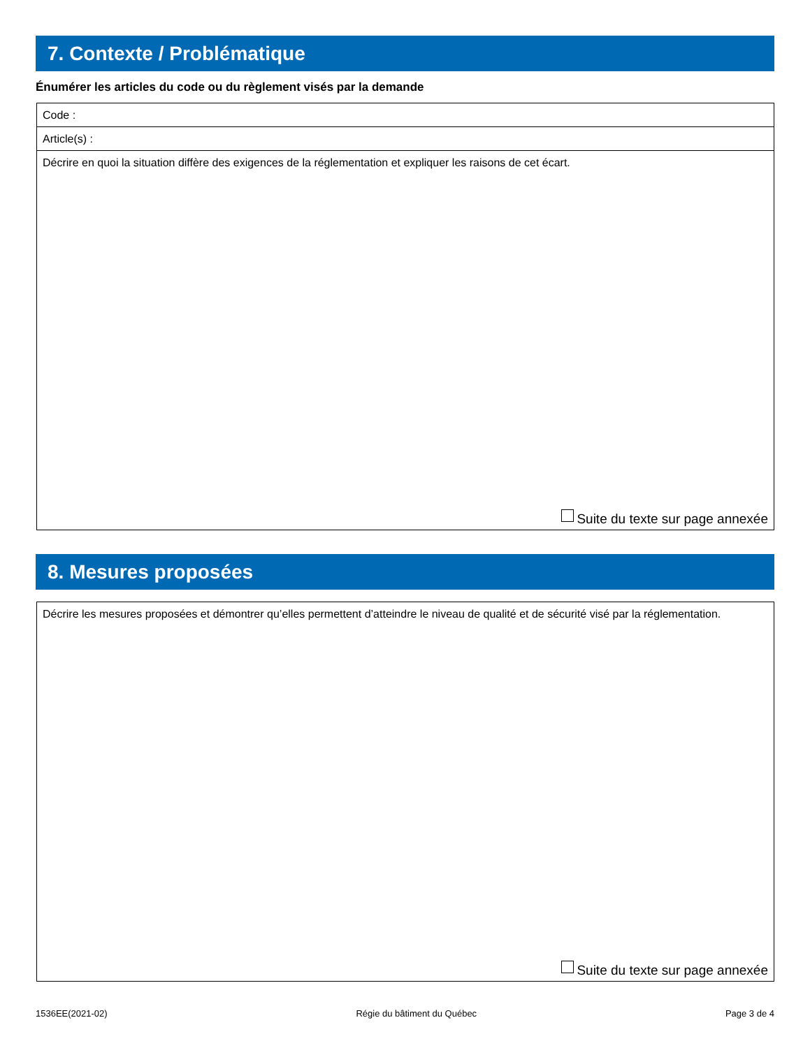7. Contexte / Problématique
Énumérer les articles du code ou du règlement visés par la demande
Code :
Article(s) :
Décrire en quoi la situation diffère des exigences de la réglementation et expliquer les raisons de cet écart.
Suite du texte sur page annexée
8. Mesures proposées
Décrire les mesures proposées et démontrer qu’elles permettent d’atteindre le niveau de qualité et de sécurité visé par la réglementation.
Suite du texte sur page annexée
1536EE(2021-02) Régie du bâtiment du Québec Page 3 de 4